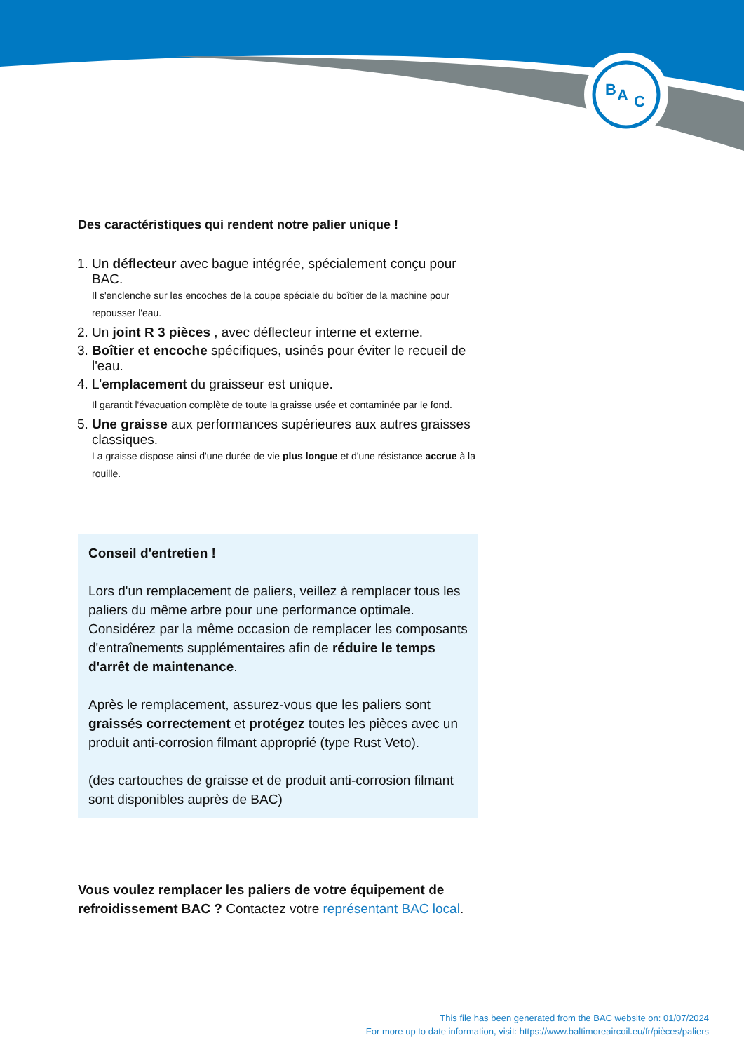B
A
C
Des caractéristiques qui rendent notre palier unique !
1. Un déflecteur avec bague intégrée, spécialement conçu pour BAC.
Il s'enclenche sur les encoches de la coupe spéciale du boîtier de la machine pour repousser l'eau.
2. Un joint R 3 pièces , avec déflecteur interne et externe.
3. Boîtier et encoche spécifiques, usinés pour éviter le recueil de l'eau.
4. L'emplacement du graisseur est unique.
Il garantit l'évacuation complète de toute la graisse usée et contaminée par le fond.
5. Une graisse aux performances supérieures aux autres graisses classiques.
La graisse dispose ainsi d'une durée de vie plus longue et d'une résistance accrue à la rouille.
Conseil d'entretien !
Lors d'un remplacement de paliers, veillez à remplacer tous les paliers du même arbre pour une performance optimale. Considérez par la même occasion de remplacer les composants d'entraînements supplémentaires afin de réduire le temps d'arrêt de maintenance.
Après le remplacement, assurez-vous que les paliers sont graissés correctement et protégez toutes les pièces avec un produit anti-corrosion filmant approprié (type Rust Veto).
(des cartouches de graisse et de produit anti-corrosion filmant sont disponibles auprès de BAC)
Vous voulez remplacer les paliers de votre équipement de refroidissement BAC ? Contactez votre représentant BAC local.
This file has been generated from the BAC website on: 01/07/2024
For more up to date information, visit: https://www.baltimoreaircoil.eu/fr/pièces/paliers